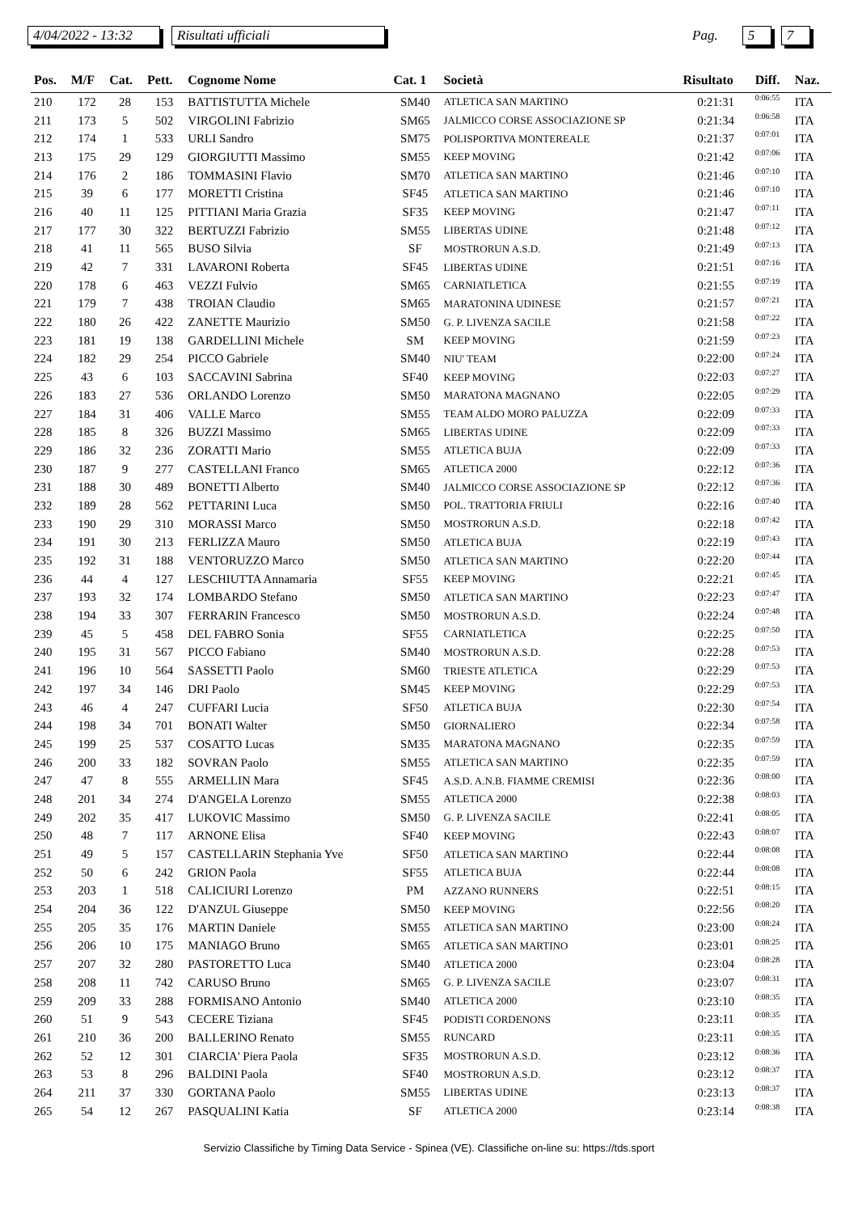4/04/2022 - 13:32 Risultati ufficiali Pag. 5 7
| Pos. | M/F | Cat. | Pett. | Cognome Nome | Cat. 1 | Società | Risultato | Diff. | Naz. |
| --- | --- | --- | --- | --- | --- | --- | --- | --- | --- |
| 210 | 172 | 28 | 153 | BATTISTUTTA Michele | SM40 | ATLETICA SAN MARTINO | 0:21:31 | 0:06:55 | ITA |
| 211 | 173 | 5 | 502 | VIRGOLINI Fabrizio | SM65 | JALMICCO CORSE ASSOCIAZIONE SP | 0:21:34 | 0:06:58 | ITA |
| 212 | 174 | 1 | 533 | URLI Sandro | SM75 | POLISPORTIVA MONTEREALE | 0:21:37 | 0:07:01 | ITA |
| 213 | 175 | 29 | 129 | GIORGIUTTI Massimo | SM55 | KEEP MOVING | 0:21:42 | 0:07:06 | ITA |
| 214 | 176 | 2 | 186 | TOMMASINI Flavio | SM70 | ATLETICA SAN MARTINO | 0:21:46 | 0:07:10 | ITA |
| 215 | 39 | 6 | 177 | MORETTI Cristina | SF45 | ATLETICA SAN MARTINO | 0:21:46 | 0:07:10 | ITA |
| 216 | 40 | 11 | 125 | PITTIANI Maria Grazia | SF35 | KEEP MOVING | 0:21:47 | 0:07:11 | ITA |
| 217 | 177 | 30 | 322 | BERTUZZI Fabrizio | SM55 | LIBERTAS UDINE | 0:21:48 | 0:07:12 | ITA |
| 218 | 41 | 11 | 565 | BUSO Silvia | SF | MOSTRORUN A.S.D. | 0:21:49 | 0:07:13 | ITA |
| 219 | 42 | 7 | 331 | LAVARONI Roberta | SF45 | LIBERTAS UDINE | 0:21:51 | 0:07:16 | ITA |
| 220 | 178 | 6 | 463 | VEZZI Fulvio | SM65 | CARNIATLETICA | 0:21:55 | 0:07:19 | ITA |
| 221 | 179 | 7 | 438 | TROIAN Claudio | SM65 | MARATONINA UDINESE | 0:21:57 | 0:07:21 | ITA |
| 222 | 180 | 26 | 422 | ZANETTE Maurizio | SM50 | G. P. LIVENZA SACILE | 0:21:58 | 0:07:22 | ITA |
| 223 | 181 | 19 | 138 | GARDELLINI Michele | SM | KEEP MOVING | 0:21:59 | 0:07:23 | ITA |
| 224 | 182 | 29 | 254 | PICCO Gabriele | SM40 | NIU' TEAM | 0:22:00 | 0:07:24 | ITA |
| 225 | 43 | 6 | 103 | SACCAVINI Sabrina | SF40 | KEEP MOVING | 0:22:03 | 0:07:27 | ITA |
| 226 | 183 | 27 | 536 | ORLANDO Lorenzo | SM50 | MARATONA MAGNANO | 0:22:05 | 0:07:29 | ITA |
| 227 | 184 | 31 | 406 | VALLE Marco | SM55 | TEAM ALDO MORO PALUZZA | 0:22:09 | 0:07:33 | ITA |
| 228 | 185 | 8 | 326 | BUZZI Massimo | SM65 | LIBERTAS UDINE | 0:22:09 | 0:07:33 | ITA |
| 229 | 186 | 32 | 236 | ZORATTI Mario | SM55 | ATLETICA BUJA | 0:22:09 | 0:07:33 | ITA |
| 230 | 187 | 9 | 277 | CASTELLANI Franco | SM65 | ATLETICA 2000 | 0:22:12 | 0:07:36 | ITA |
| 231 | 188 | 30 | 489 | BONETTI Alberto | SM40 | JALMICCO CORSE ASSOCIAZIONE SP | 0:22:12 | 0:07:36 | ITA |
| 232 | 189 | 28 | 562 | PETTARINI Luca | SM50 | POL. TRATTORIA FRIULI | 0:22:16 | 0:07:40 | ITA |
| 233 | 190 | 29 | 310 | MORASSI Marco | SM50 | MOSTRORUN A.S.D. | 0:22:18 | 0:07:42 | ITA |
| 234 | 191 | 30 | 213 | FERLIZZA Mauro | SM50 | ATLETICA BUJA | 0:22:19 | 0:07:43 | ITA |
| 235 | 192 | 31 | 188 | VENTORUZZO Marco | SM50 | ATLETICA SAN MARTINO | 0:22:20 | 0:07:44 | ITA |
| 236 | 44 | 4 | 127 | LESCHIUTTA Annamaria | SF55 | KEEP MOVING | 0:22:21 | 0:07:45 | ITA |
| 237 | 193 | 32 | 174 | LOMBARDO Stefano | SM50 | ATLETICA SAN MARTINO | 0:22:23 | 0:07:47 | ITA |
| 238 | 194 | 33 | 307 | FERRARIN Francesco | SM50 | MOSTRORUN A.S.D. | 0:22:24 | 0:07:48 | ITA |
| 239 | 45 | 5 | 458 | DEL FABRO Sonia | SF55 | CARNIATLETICA | 0:22:25 | 0:07:50 | ITA |
| 240 | 195 | 31 | 567 | PICCO Fabiano | SM40 | MOSTRORUN A.S.D. | 0:22:28 | 0:07:53 | ITA |
| 241 | 196 | 10 | 564 | SASSETTI Paolo | SM60 | TRIESTE ATLETICA | 0:22:29 | 0:07:53 | ITA |
| 242 | 197 | 34 | 146 | DRI Paolo | SM45 | KEEP MOVING | 0:22:29 | 0:07:53 | ITA |
| 243 | 46 | 4 | 247 | CUFFARI Lucia | SF50 | ATLETICA BUJA | 0:22:30 | 0:07:54 | ITA |
| 244 | 198 | 34 | 701 | BONATI Walter | SM50 | GIORNALIERO | 0:22:34 | 0:07:58 | ITA |
| 245 | 199 | 25 | 537 | COSATTO Lucas | SM35 | MARATONA MAGNANO | 0:22:35 | 0:07:59 | ITA |
| 246 | 200 | 33 | 182 | SOVRAN Paolo | SM55 | ATLETICA SAN MARTINO | 0:22:35 | 0:07:59 | ITA |
| 247 | 47 | 8 | 555 | ARMELLIN Mara | SF45 | A.S.D. A.N.B. FIAMME CREMISI | 0:22:36 | 0:08:00 | ITA |
| 248 | 201 | 34 | 274 | D'ANGELA Lorenzo | SM55 | ATLETICA 2000 | 0:22:38 | 0:08:03 | ITA |
| 249 | 202 | 35 | 417 | LUKOVIC Massimo | SM50 | G. P. LIVENZA SACILE | 0:22:41 | 0:08:05 | ITA |
| 250 | 48 | 7 | 117 | ARNONE Elisa | SF40 | KEEP MOVING | 0:22:43 | 0:08:07 | ITA |
| 251 | 49 | 5 | 157 | CASTELLARIN Stephania Yve | SF50 | ATLETICA SAN MARTINO | 0:22:44 | 0:08:08 | ITA |
| 252 | 50 | 6 | 242 | GRION Paola | SF55 | ATLETICA BUJA | 0:22:44 | 0:08:08 | ITA |
| 253 | 203 | 1 | 518 | CALICIURI Lorenzo | PM | AZZANO RUNNERS | 0:22:51 | 0:08:15 | ITA |
| 254 | 204 | 36 | 122 | D'ANZUL Giuseppe | SM50 | KEEP MOVING | 0:22:56 | 0:08:20 | ITA |
| 255 | 205 | 35 | 176 | MARTIN Daniele | SM55 | ATLETICA SAN MARTINO | 0:23:00 | 0:08:24 | ITA |
| 256 | 206 | 10 | 175 | MANIAGO Bruno | SM65 | ATLETICA SAN MARTINO | 0:23:01 | 0:08:25 | ITA |
| 257 | 207 | 32 | 280 | PASTORETTO Luca | SM40 | ATLETICA 2000 | 0:23:04 | 0:08:28 | ITA |
| 258 | 208 | 11 | 742 | CARUSO Bruno | SM65 | G. P. LIVENZA SACILE | 0:23:07 | 0:08:31 | ITA |
| 259 | 209 | 33 | 288 | FORMISANO Antonio | SM40 | ATLETICA 2000 | 0:23:10 | 0:08:35 | ITA |
| 260 | 51 | 9 | 543 | CECERE Tiziana | SF45 | PODISTI CORDENONS | 0:23:11 | 0:08:35 | ITA |
| 261 | 210 | 36 | 200 | BALLERINO Renato | SM55 | RUNCARD | 0:23:11 | 0:08:35 | ITA |
| 262 | 52 | 12 | 301 | CIARCIA' Piera Paola | SF35 | MOSTRORUN A.S.D. | 0:23:12 | 0:08:36 | ITA |
| 263 | 53 | 8 | 296 | BALDINI Paola | SF40 | MOSTRORUN A.S.D. | 0:23:12 | 0:08:37 | ITA |
| 264 | 211 | 37 | 330 | GORTANA Paolo | SM55 | LIBERTAS UDINE | 0:23:13 | 0:08:37 | ITA |
| 265 | 54 | 12 | 267 | PASQUALINI Katia | SF | ATLETICA 2000 | 0:23:14 | 0:08:38 | ITA |
Servizio Classifiche by Timing Data Service - Spinea (VE). Classifiche on-line su: https://tds.sport